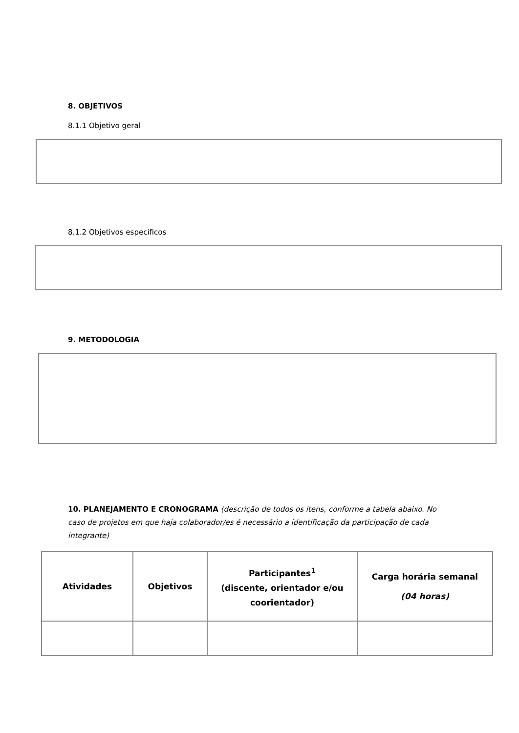8. OBJETIVOS
8.1.1 Objetivo geral
8.1.2 Objetivos específicos
9. METODOLOGIA
10. PLANEJAMENTO E CRONOGRAMA (descrição de todos os itens, conforme a tabela abaixo. No caso de projetos em que haja colaborador/es é necessário a identificação da participação de cada integrante)
| Atividades | Objetivos | Participantes<sup>1</sup> (discente, orientador e/ou coorientador) | Carga horária semanal (04 horas) |
| --- | --- | --- | --- |